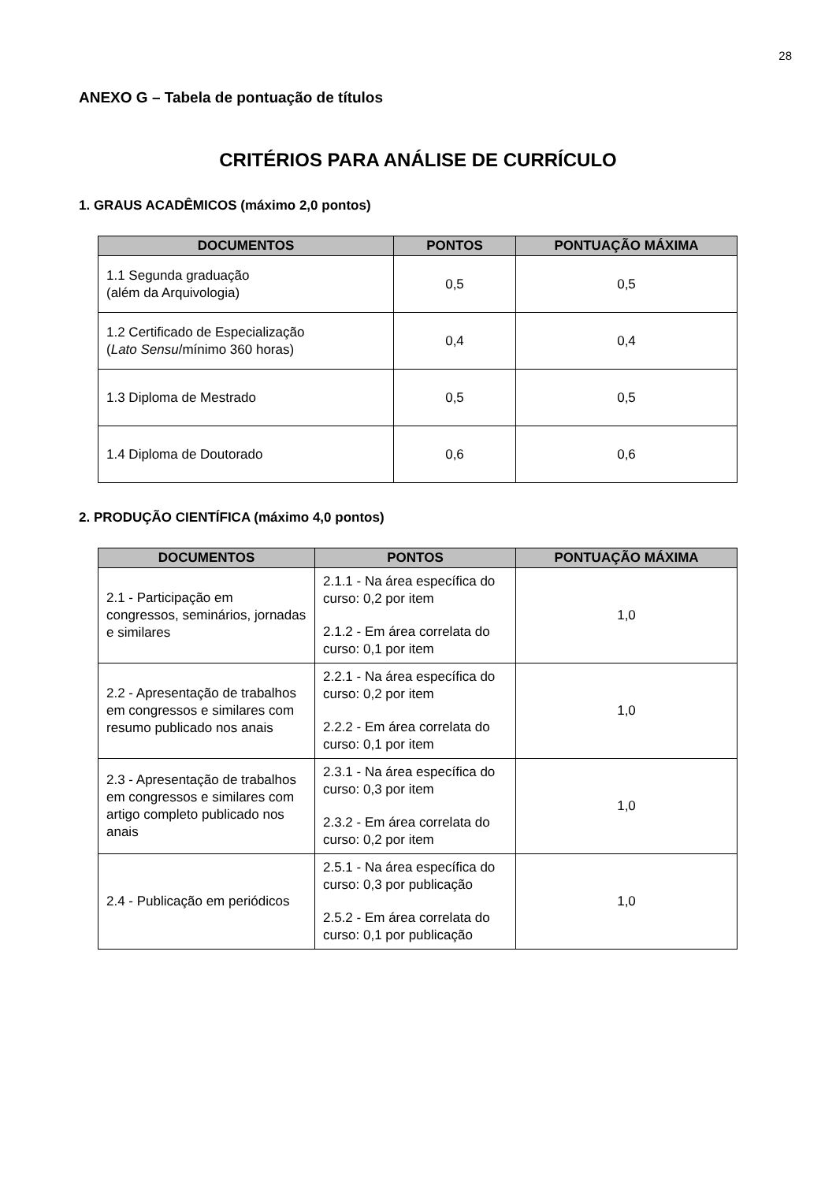28
ANEXO G – Tabela de pontuação de títulos
CRITÉRIOS PARA ANÁLISE DE CURRÍCULO
1. GRAUS ACADÊMICOS (máximo 2,0 pontos)
| DOCUMENTOS | PONTOS | PONTUAÇÃO MÁXIMA |
| --- | --- | --- |
| 1.1 Segunda graduação (além da Arquivologia) | 0,5 | 0,5 |
| 1.2 Certificado de Especialização ( Lato Sensu /mínimo 360 horas) | 0,4 | 0,4 |
| 1.3 Diploma de Mestrado | 0,5 | 0,5 |
| 1.4 Diploma de Doutorado | 0,6 | 0,6 |
2. PRODUÇÃO CIENTÍFICA (máximo 4,0 pontos)
| DOCUMENTOS | PONTOS | PONTUAÇÃO MÁXIMA |
| --- | --- | --- |
| 2.1 - Participação em congressos, seminários, jornadas e similares | 2.1.1 - Na área específica do curso: 0,2 por item 2.1.2 - Em área correlata do curso: 0,1 por item | 1,0 |
| 2.2 - Apresentação de trabalhos em congressos e similares com resumo publicado nos anais | 2.2.1 - Na área específica do curso: 0,2 por item 2.2.2 - Em área correlata do curso: 0,1 por item | 1,0 |
| 2.3 - Apresentação de trabalhos em congressos e similares com artigo completo publicado nos anais | 2.3.1 - Na área específica do curso: 0,3 por item 2.3.2 - Em área correlata do curso: 0,2 por item | 1,0 |
| 2.4 - Publicação em periódicos | 2.5.1 - Na área específica do curso: 0,3 por publicação 2.5.2 - Em área correlata do curso: 0,1 por publicação | 1,0 |